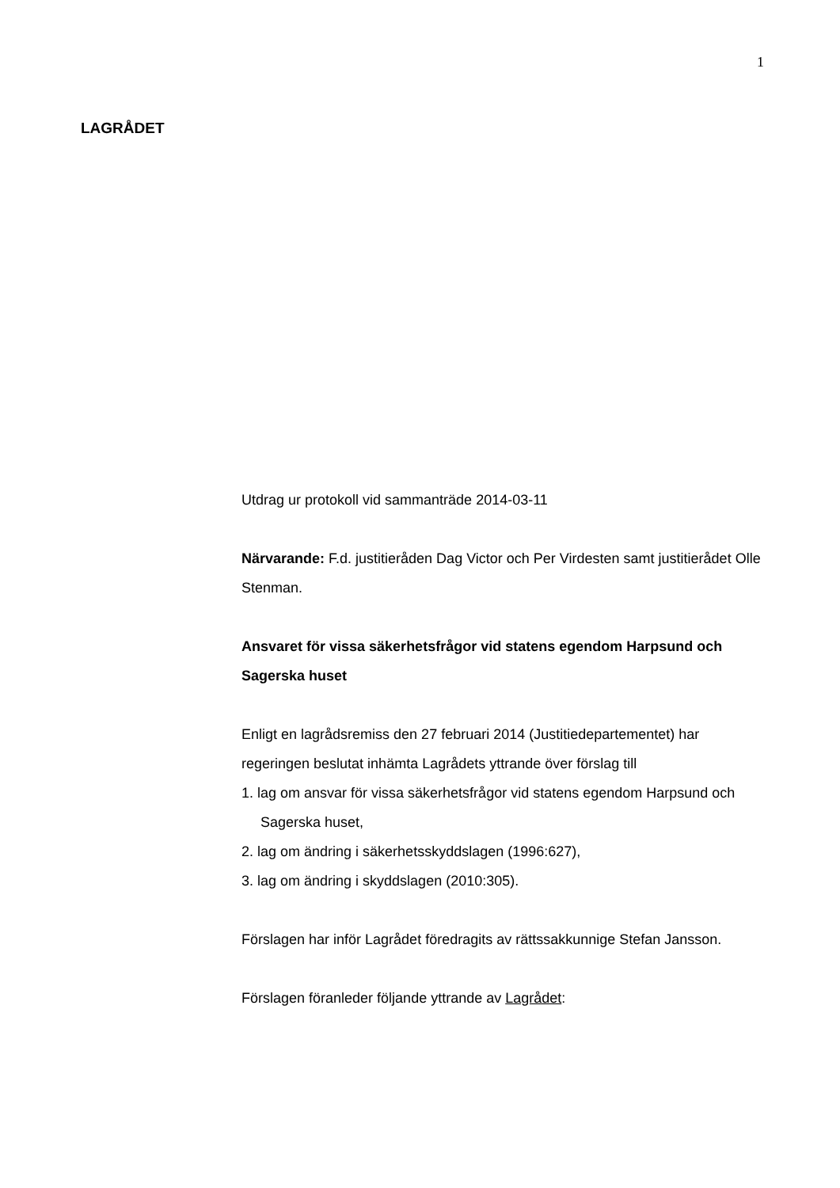1
LAGRÅDET
Utdrag ur protokoll vid sammanträde 2014-03-11
Närvarande: F.d. justitieråden Dag Victor och Per Virdesten samt justitierådet Olle Stenman.
Ansvaret för vissa säkerhetsfrågor vid statens egendom Harpsund och Sagerska huset
Enligt en lagrådsremiss den 27 februari 2014 (Justitiedepartementet) har regeringen beslutat inhämta Lagrådets yttrande över förslag till
1. lag om ansvar för vissa säkerhetsfrågor vid statens egendom Harpsund och Sagerska huset,
2. lag om ändring i säkerhetsskyddslagen (1996:627),
3. lag om ändring i skyddslagen (2010:305).
Förslagen har inför Lagrådet föredragits av rättssakkunnige Stefan Jansson.
Förslagen föranleder följande yttrande av Lagrådet: